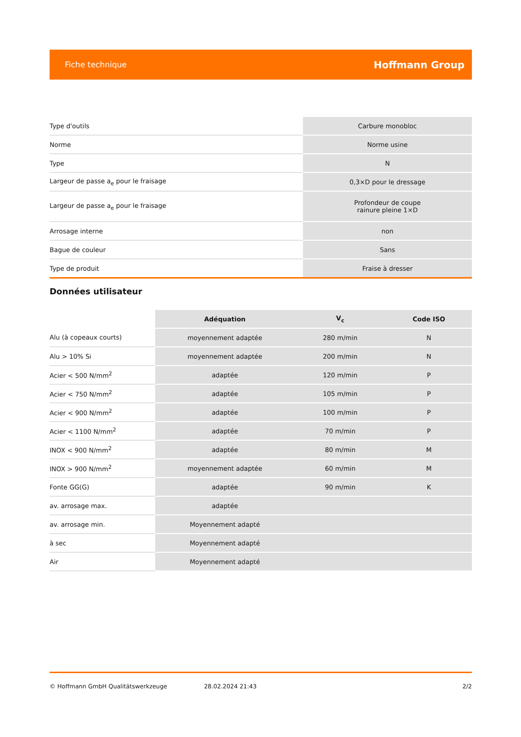Fiche technique Hoffmann Group
| Type d'outils | Carbure monobloc |
| Norme | Norme usine |
| Type | N |
| Largeur de passe a<sub>e</sub> pour le fraisage | 0,3×D pour le dressage |
| Largeur de passe a<sub>e</sub> pour le fraisage | Profondeur de coupe rainure pleine 1×D |
| Arrosage interne | non |
| Bague de couleur | Sans |
| Type de produit | Fraise à dresser |
Données utilisateur
| | Adéquation | V<sub>c</sub> | Code ISO |
| --- | --- | --- | --- |
| Alu (à copeaux courts) | moyennement adaptée | 280 m/min | N |
| Alu > 10% Si | moyennement adaptée | 200 m/min | N |
| Acier < 500 N/mm<sup>2</sup> | adaptée | 120 m/min | P |
| Acier < 750 N/mm<sup>2</sup> | adaptée | 105 m/min | P |
| Acier < 900 N/mm<sup>2</sup> | adaptée | 100 m/min | P |
| Acier < 1100 N/mm<sup>2</sup> | adaptée | 70 m/min | P |
| INOX < 900 N/mm<sup>2</sup> | adaptée | 80 m/min | M |
| INOX > 900 N/mm<sup>2</sup> | moyennement adaptée | 60 m/min | M |
| Fonte GG(G) | adaptée | 90 m/min | K |
| av. arrosage max. | adaptée | | |
| av. arrosage min. | Moyennement adapté | | |
| à sec | Moyennement adapté | | |
| Air | Moyennement adapté | | |
© Hoffmann GmbH Qualitätswerkzeuge 28.02.2024 21:43 2/2